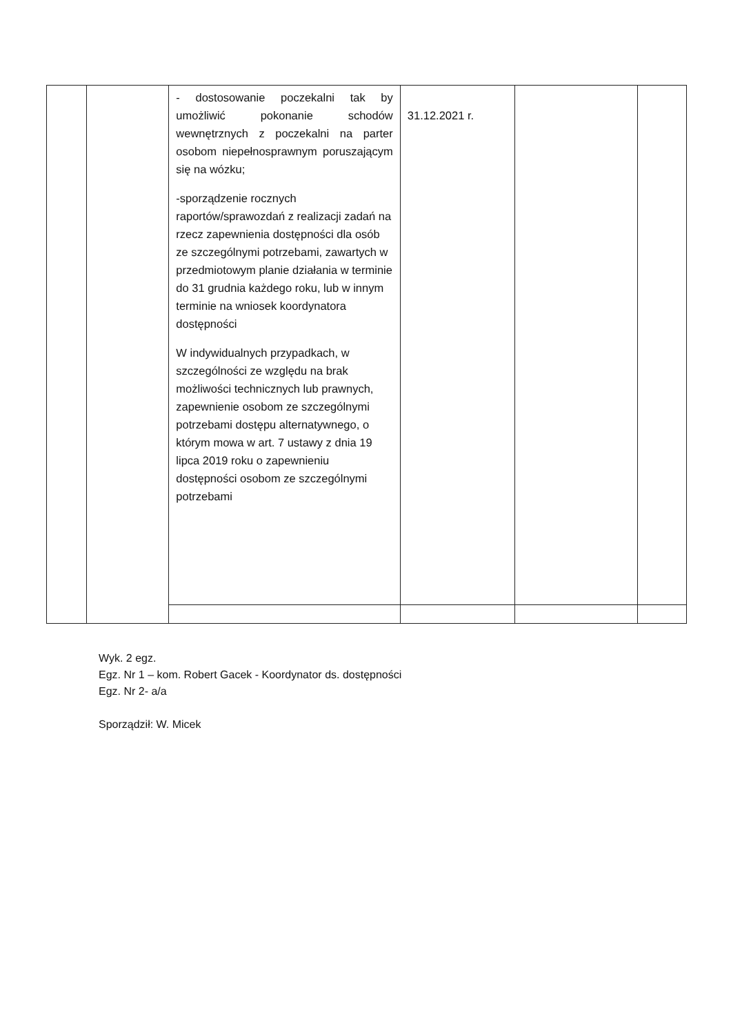| | | - dostosowanie poczekalni tak by umożliwić pokonanie schodów wewnętrznych z poczekalni na parter osobom niepełnosprawnym poruszającym się na wózku; -sporządzenie rocznych raportów/sprawozdań z realizacji zadań na rzecz zapewnienia dostępności dla osób ze szczególnymi potrzebami, zawartych w przedmiotowym planie działania w terminie do 31 grudnia każdego roku, lub w innym terminie na wniosek koordynatora dostępności W indywidualnych przypadkach, w szczególności ze względu na brak możliwości technicznych lub prawnych, zapewnienie osobom ze szczególnymi potrzebami dostępu alternatywnego, o którym mowa w art. 7 ustawy z dnia 19 lipca 2019 roku o zapewnieniu dostępności osobom ze szczególnymi potrzebami | 31.12.2021 r. | | |
Wyk. 2 egz.
Egz. Nr 1 – kom. Robert Gacek - Koordynator ds. dostępności
Egz. Nr 2- a/a
Sporządził: W. Micek